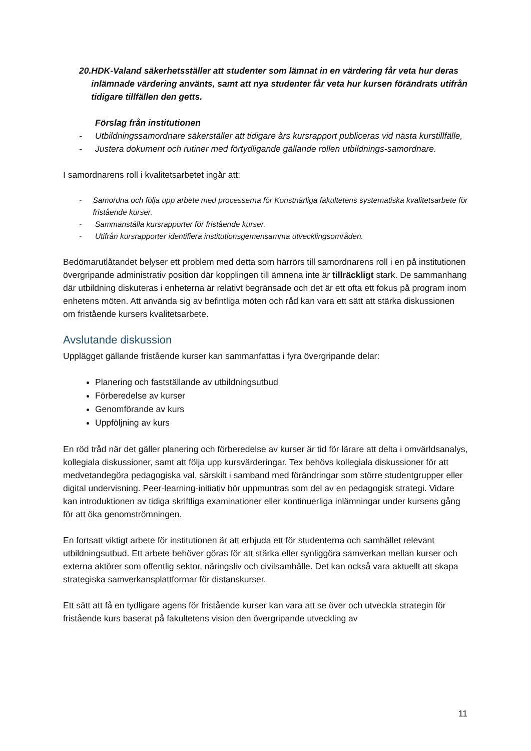20. HDK-Valand säkerhetsställer att studenter som lämnat in en värdering får veta hur deras inlämnade värdering använts, samt att nya studenter får veta hur kursen förändrats utifrån tidigare tillfällen den getts.
Förslag från institutionen
- Utbildningssamordnare säkerställer att tidigare års kursrapport publiceras vid nästa kurstillfälle,
- Justera dokument och rutiner med förtydligande gällande rollen utbildnings-samordnare.
I samordnarens roll i kvalitetsarbetet ingår att:
- Samordna och följa upp arbete med processerna för Konstnärliga fakultetens systematiska kvalitetsarbete för fristående kurser.
- Sammanställa kursrapporter för fristående kurser.
- Utifrån kursrapporter identifiera institutionsgemensamma utvecklingsområden.
Bedömarutlåtandet belyser ett problem med detta som härrörs till samordnarens roll i en på institutionen övergripande administrativ position där kopplingen till ämnena inte är tillräckligt stark. De sammanhang där utbildning diskuteras i enheterna är relativt begränsade och det är ett ofta ett fokus på program inom enhetens möten. Att använda sig av befintliga möten och råd kan vara ett sätt att stärka diskussionen om fristående kursers kvalitetsarbete.
Avslutande diskussion
Upplägget gällande fristående kurser kan sammanfattas i fyra övergripande delar:
Planering och fastställande av utbildningsutbud
Förberedelse av kurser
Genomförande av kurs
Uppföljning av kurs
En röd tråd när det gäller planering och förberedelse av kurser är tid för lärare att delta i omvärldsanalys, kollegiala diskussioner, samt att följa upp kursvärderingar. Tex behövs kollegiala diskussioner för att medvetandegöra pedagogiska val, särskilt i samband med förändringar som större studentgrupper eller digital undervisning. Peer-learning-initiativ bör uppmuntras som del av en pedagogisk strategi. Vidare kan introduktionen av tidiga skriftliga examinationer eller kontinuerliga inlämningar under kursens gång för att öka genomströmningen.
En fortsatt viktigt arbete för institutionen är att erbjuda ett för studenterna och samhället relevant utbildningsutbud. Ett arbete behöver göras för att stärka eller synliggöra samverkan mellan kurser och externa aktörer som offentlig sektor, näringsliv och civilsamhälle. Det kan också vara aktuellt att skapa strategiska samverkansplattformar för distanskurser.
Ett sätt att få en tydligare agens för fristående kurser kan vara att se över och utveckla strategin för fristående kurs baserat på fakultetens vision den övergripande utveckling av
11